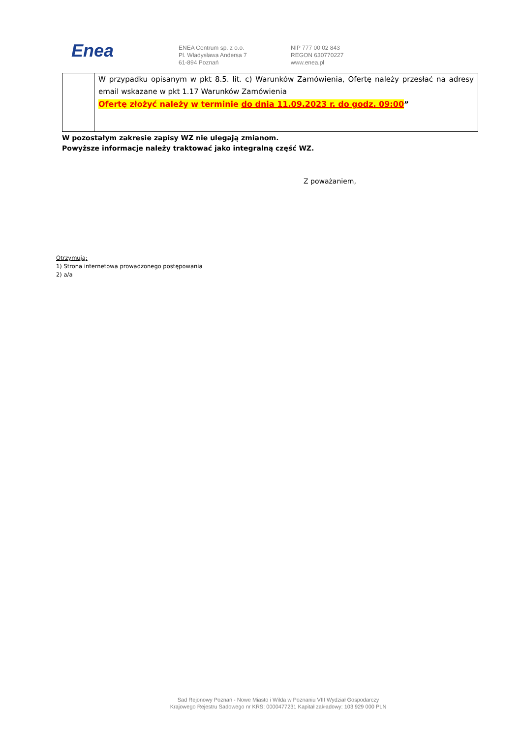Enea
ENEA Centrum sp. z o.o.
Pl. Władysława Andersa 7
61-894 Poznań
NIP 777 00 02 843
REGON 630770227
www.enea.pl
| | W przypadku opisanym w pkt 8.5. lit. c) Warunków Zamówienia, Ofertę należy przesłać na adresy email wskazane w pkt 1.17 Warunków Zamówienia Ofertę złożyć należy w terminie do dnia 11.09.2023 r. do godz. 09:00 ” |
W pozostałym zakresie zapisy WZ nie ulegają zmianom.
Powyższe informacje należy traktować jako integralną część WZ.
Z poważaniem,
Otrzymują:
1) Strona internetowa prowadzonego postępowania
2) a/a
Sad Rejonowy Poznań - Nowe Miasto i Wilda w Poznaniu VIII Wydział Gospodarczy
Krajowego Rejestru Sadowego nr KRS: 0000477231 Kapitał zakładowy: 103 929 000 PLN